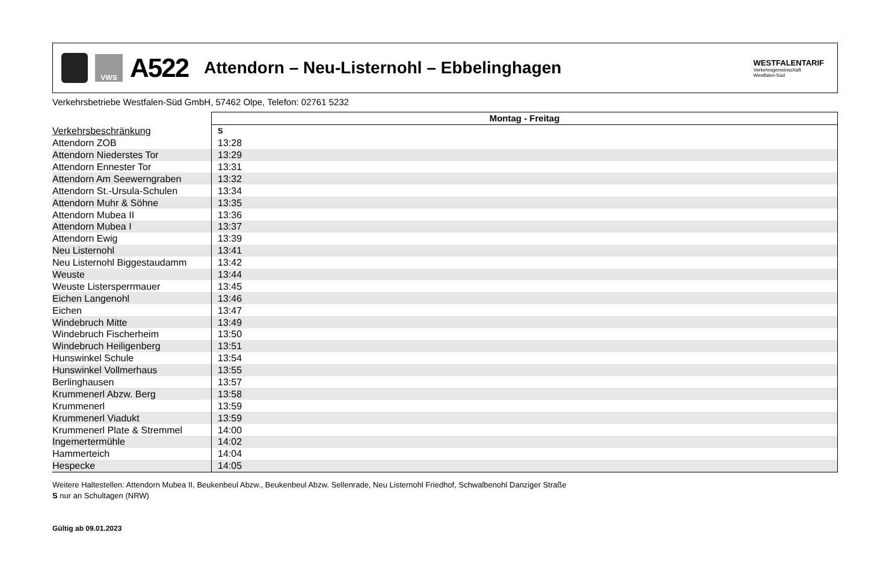VWS
A522
Attendorn – Neu-Listernohl – Ebbelinghagen
WESTFALENTARIF
Verkehrsgemeinschaft
Westfalen-Süd
Verkehrsbetriebe Westfalen-Süd GmbH, 57462 Olpe, Telefon: 02761 5232
| | Montag - Freitag |
| --- | --- |
| Verkehrsbeschränkung | S |
| Attendorn ZOB | 13:28 |
| Attendorn Niederstes Tor | 13:29 |
| Attendorn Ennester Tor | 13:31 |
| Attendorn Am Seewerngraben | 13:32 |
| Attendorn St.-Ursula-Schulen | 13:34 |
| Attendorn Muhr & Söhne | 13:35 |
| Attendorn Mubea II | 13:36 |
| Attendorn Mubea I | 13:37 |
| Attendorn Ewig | 13:39 |
| Neu Listernohl | 13:41 |
| Neu Listernohl Biggestaudamm | 13:42 |
| Weuste | 13:44 |
| Weuste Listersperrmauer | 13:45 |
| Eichen Langenohl | 13:46 |
| Eichen | 13:47 |
| Windebruch Mitte | 13:49 |
| Windebruch Fischerheim | 13:50 |
| Windebruch Heiligenberg | 13:51 |
| Hunswinkel Schule | 13:54 |
| Hunswinkel Vollmerhaus | 13:55 |
| Berlinghausen | 13:57 |
| Krummenerl Abzw. Berg | 13:58 |
| Krummenerl | 13:59 |
| Krummenerl Viadukt | 13:59 |
| Krummenerl Plate & Stremmel | 14:00 |
| Ingemertermühle | 14:02 |
| Hammerteich | 14:04 |
| Hespecke | 14:05 |
Weitere Haltestellen: Attendorn Mubea II, Beukenbeul Abzw., Beukenbeul Abzw. Sellenrade, Neu Listernohl Friedhof, Schwalbenohl Danziger Straße
S nur an Schultagen (NRW)
Gültig ab 09.01.2023